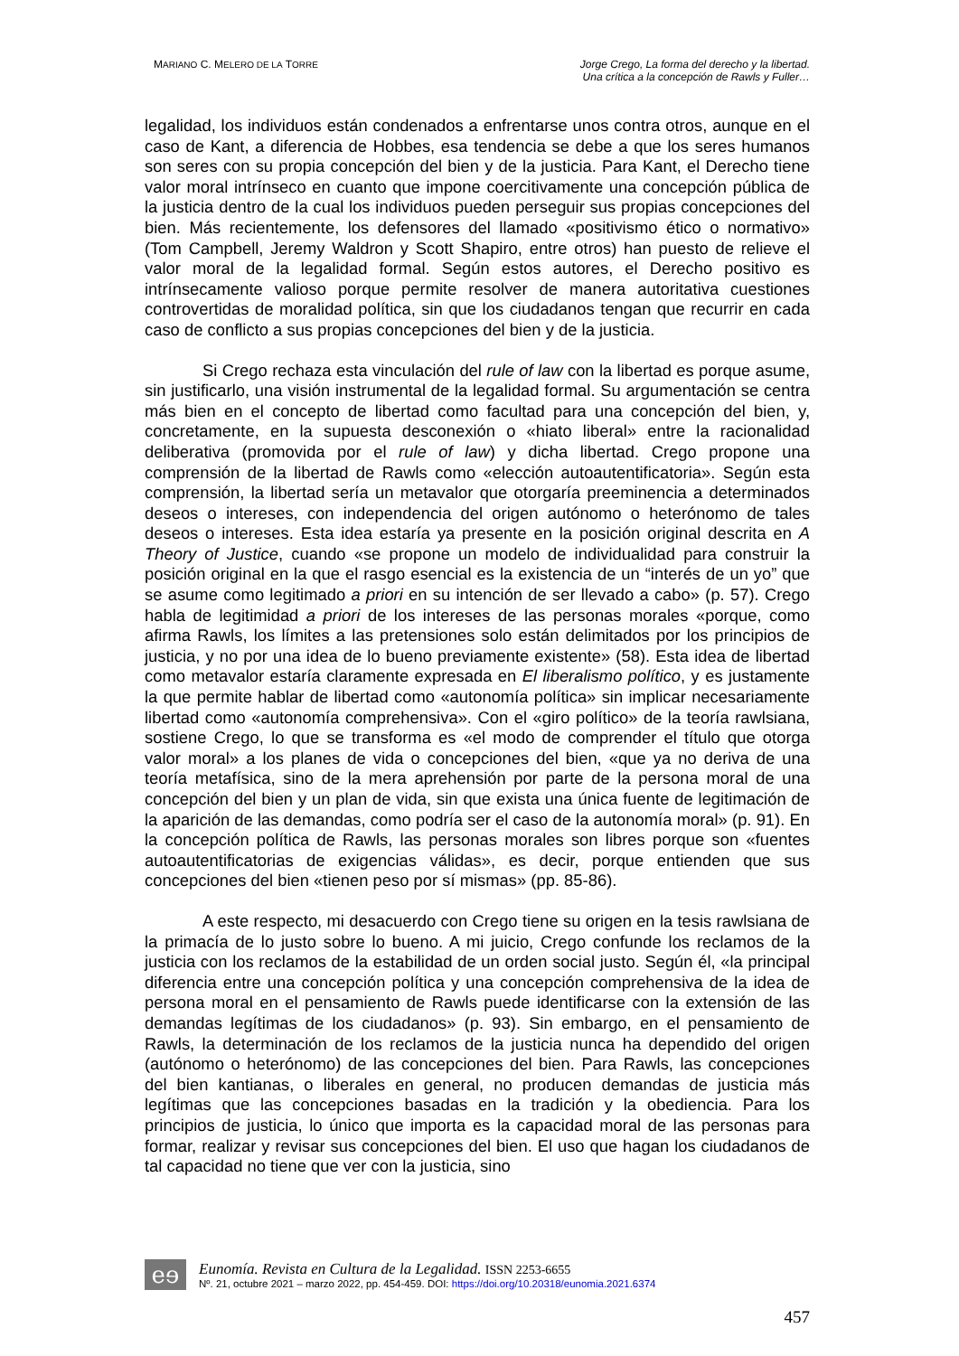MARIANO C. MELERO DE LA TORRE
Jorge Crego, La forma del derecho y la libertad.
Una crítica a la concepción de Rawls y Fuller…
legalidad, los individuos están condenados a enfrentarse unos contra otros, aunque en el caso de Kant, a diferencia de Hobbes, esa tendencia se debe a que los seres humanos son seres con su propia concepción del bien y de la justicia. Para Kant, el Derecho tiene valor moral intrínseco en cuanto que impone coercitivamente una concepción pública de la justicia dentro de la cual los individuos pueden perseguir sus propias concepciones del bien. Más recientemente, los defensores del llamado «positivismo ético o normativo» (Tom Campbell, Jeremy Waldron y Scott Shapiro, entre otros) han puesto de relieve el valor moral de la legalidad formal. Según estos autores, el Derecho positivo es intrínsecamente valioso porque permite resolver de manera autoritativa cuestiones controvertidas de moralidad política, sin que los ciudadanos tengan que recurrir en cada caso de conflicto a sus propias concepciones del bien y de la justicia.
Si Crego rechaza esta vinculación del rule of law con la libertad es porque asume, sin justificarlo, una visión instrumental de la legalidad formal. Su argumentación se centra más bien en el concepto de libertad como facultad para una concepción del bien, y, concretamente, en la supuesta desconexión o «hiato liberal» entre la racionalidad deliberativa (promovida por el rule of law) y dicha libertad. Crego propone una comprensión de la libertad de Rawls como «elección autoautentificatoria». Según esta comprensión, la libertad sería un metavalor que otorgaría preeminencia a determinados deseos o intereses, con independencia del origen autónomo o heterónomo de tales deseos o intereses. Esta idea estaría ya presente en la posición original descrita en A Theory of Justice, cuando «se propone un modelo de individualidad para construir la posición original en la que el rasgo esencial es la existencia de un “interés de un yo” que se asume como legitimado a priori en su intención de ser llevado a cabo» (p. 57). Crego habla de legitimidad a priori de los intereses de las personas morales «porque, como afirma Rawls, los límites a las pretensiones solo están delimitados por los principios de justicia, y no por una idea de lo bueno previamente existente» (58). Esta idea de libertad como metavalor estaría claramente expresada en El liberalismo político, y es justamente la que permite hablar de libertad como «autonomía política» sin implicar necesariamente libertad como «autonomía comprehensiva». Con el «giro político» de la teoría rawlsiana, sostiene Crego, lo que se transforma es «el modo de comprender el título que otorga valor moral» a los planes de vida o concepciones del bien, «que ya no deriva de una teoría metafísica, sino de la mera aprehensión por parte de la persona moral de una concepción del bien y un plan de vida, sin que exista una única fuente de legitimación de la aparición de las demandas, como podría ser el caso de la autonomía moral» (p. 91). En la concepción política de Rawls, las personas morales son libres porque son «fuentes autoautentificatorias de exigencias válidas», es decir, porque entienden que sus concepciones del bien «tienen peso por sí mismas» (pp. 85-86).
A este respecto, mi desacuerdo con Crego tiene su origen en la tesis rawlsiana de la primacía de lo justo sobre lo bueno. A mi juicio, Crego confunde los reclamos de la justicia con los reclamos de la estabilidad de un orden social justo. Según él, «la principal diferencia entre una concepción política y una concepción comprehensiva de la idea de persona moral en el pensamiento de Rawls puede identificarse con la extensión de las demandas legítimas de los ciudadanos» (p. 93). Sin embargo, en el pensamiento de Rawls, la determinación de los reclamos de la justicia nunca ha dependido del origen (autónomo o heterónomo) de las concepciones del bien. Para Rawls, las concepciones del bien kantianas, o liberales en general, no producen demandas de justicia más legítimas que las concepciones basadas en la tradición y la obediencia. Para los principios de justicia, lo único que importa es la capacidad moral de las personas para formar, realizar y revisar sus concepciones del bien. El uso que hagan los ciudadanos de tal capacidad no tiene que ver con la justicia, sino
eɘ
Eunomía. Revista en Cultura de la Legalidad. ISSN 2253-6655
Nº. 21, octubre 2021 – marzo 2022, pp. 454-459. DOI: https://doi.org/10.20318/eunomia.2021.6374
457